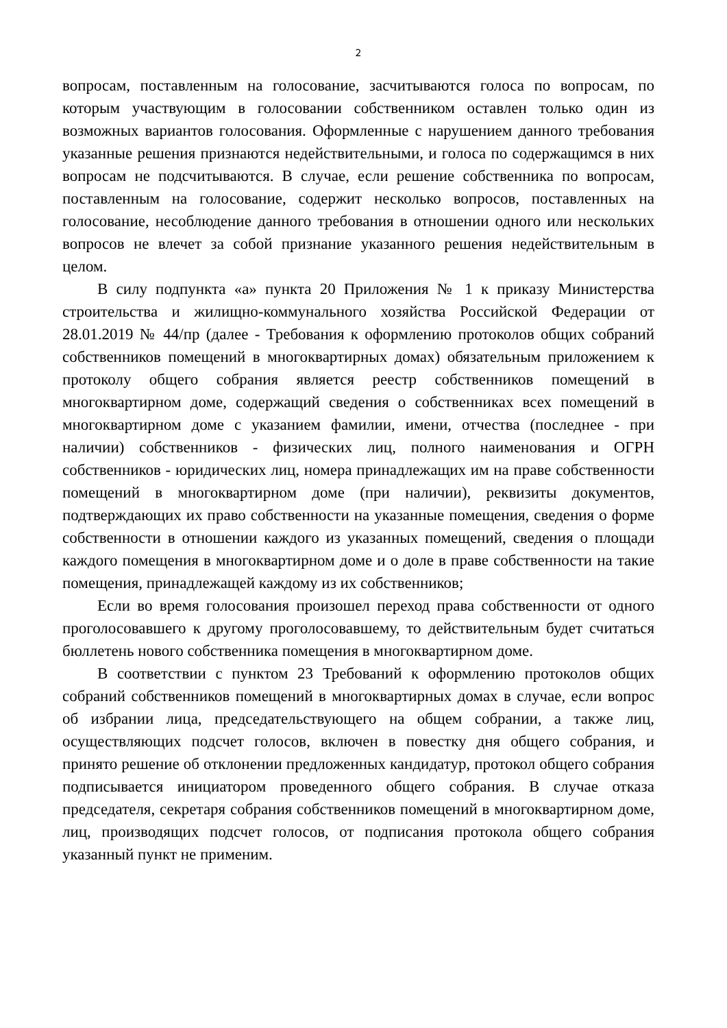2
вопросам, поставленным на голосование, засчитываются голоса по вопросам, по которым участвующим в голосовании собственником оставлен только один из возможных вариантов голосования. Оформленные с нарушением данного требования указанные решения признаются недействительными, и голоса по содержащимся в них вопросам не подсчитываются. В случае, если решение собственника по вопросам, поставленным на голосование, содержит несколько вопросов, поставленных на голосование, несоблюдение данного требования в отношении одного или нескольких вопросов не влечет за собой признание указанного решения недействительным в целом.
В силу подпункта «а» пункта 20 Приложения № 1 к приказу Министерства строительства и жилищно-коммунального хозяйства Российской Федерации от 28.01.2019 № 44/пр (далее - Требования к оформлению протоколов общих собраний собственников помещений в многоквартирных домах) обязательным приложением к протоколу общего собрания является реестр собственников помещений в многоквартирном доме, содержащий сведения о собственниках всех помещений в многоквартирном доме с указанием фамилии, имени, отчества (последнее - при наличии) собственников - физических лиц, полного наименования и ОГРН собственников - юридических лиц, номера принадлежащих им на праве собственности помещений в многоквартирном доме (при наличии), реквизиты документов, подтверждающих их право собственности на указанные помещения, сведения о форме собственности в отношении каждого из указанных помещений, сведения о площади каждого помещения в многоквартирном доме и о доле в праве собственности на такие помещения, принадлежащей каждому из их собственников;
Если во время голосования произошел переход права собственности от одного проголосовавшего к другому проголосовавшему, то действительным будет считаться бюллетень нового собственника помещения в многоквартирном доме.
В соответствии с пунктом 23 Требований к оформлению протоколов общих собраний собственников помещений в многоквартирных домах в случае, если вопрос об избрании лица, председательствующего на общем собрании, а также лиц, осуществляющих подсчет голосов, включен в повестку дня общего собрания, и принято решение об отклонении предложенных кандидатур, протокол общего собрания подписывается инициатором проведенного общего собрания. В случае отказа председателя, секретаря собрания собственников помещений в многоквартирном доме, лиц, производящих подсчет голосов, от подписания протокола общего собрания указанный пункт не применим.